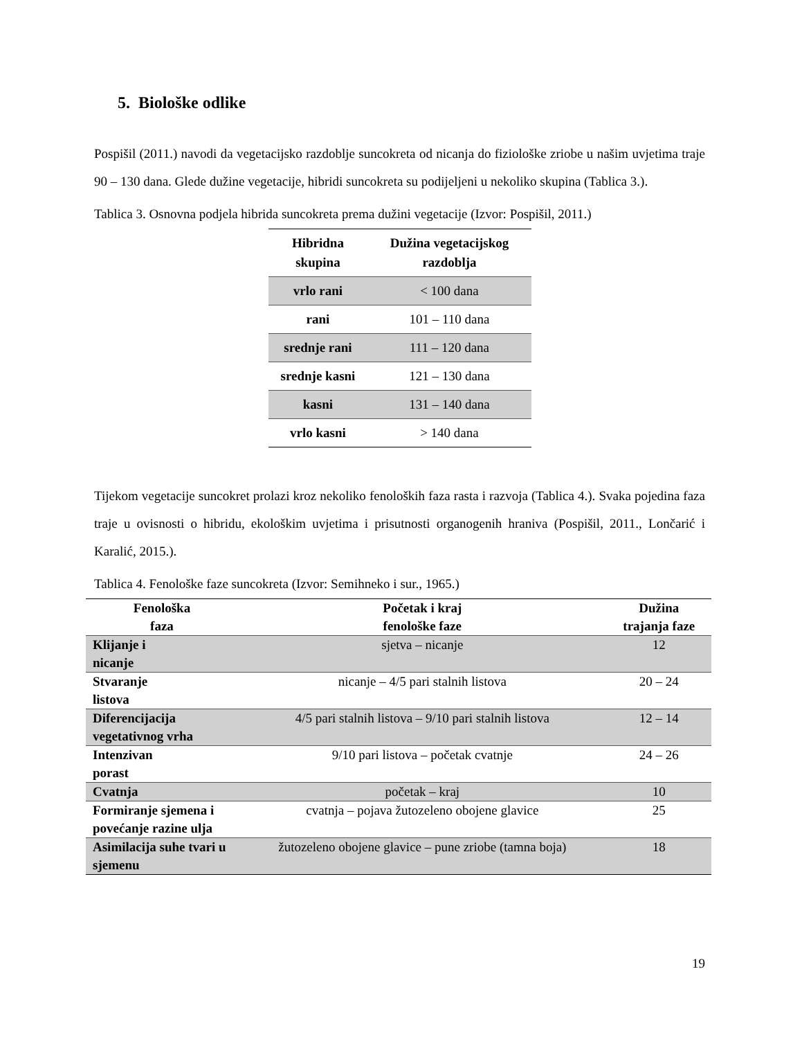5. Biološke odlike
Pospišil (2011.) navodi da vegetacijsko razdoblje suncokreta od nicanja do fiziološke zriobe u našim uvjetima traje 90 – 130 dana. Glede dužine vegetacije, hibridi suncokreta su podijeljeni u nekoliko skupina (Tablica 3.).
Tablica 3. Osnovna podjela hibrida suncokreta prema dužini vegetacije (Izvor: Pospišil, 2011.)
| Hibridna skupina | Dužina vegetacijskog razdoblja |
| --- | --- |
| vrlo rani | < 100 dana |
| rani | 101 – 110 dana |
| srednje rani | 111 – 120 dana |
| srednje kasni | 121 – 130 dana |
| kasni | 131 – 140 dana |
| vrlo kasni | > 140 dana |
Tijekom vegetacije suncokret prolazi kroz nekoliko fenoloških faza rasta i razvoja (Tablica 4.). Svaka pojedina faza traje u ovisnosti o hibridu, ekološkim uvjetima i prisutnosti organogenih hraniva (Pospišil, 2011., Lončarić i Karalić, 2015.).
Tablica 4. Fenološke faze suncokreta (Izvor: Semihneko i sur., 1965.)
| Fenološka faza | Početak i kraj fenološke faze | Dužina trajanja faze |
| --- | --- | --- |
| Klijanje i nicanje | sjetva – nicanje | 12 |
| Stvaranje listova | nicanje – 4/5 pari stalnih listova | 20 – 24 |
| Diferencijacija vegetativnog vrha | 4/5 pari stalnih listova – 9/10 pari stalnih listova | 12 – 14 |
| Intenzivan porast | 9/10 pari listova – početak cvatnje | 24 – 26 |
| Cvatnja | početak – kraj | 10 |
| Formiranje sjemena i povećanje razine ulja | cvatnja – pojava žutozeleno obojene glavice | 25 |
| Asimilacija suhe tvari u sjemenu | žutozeleno obojene glavice – pune zriobe (tamna boja) | 18 |
19